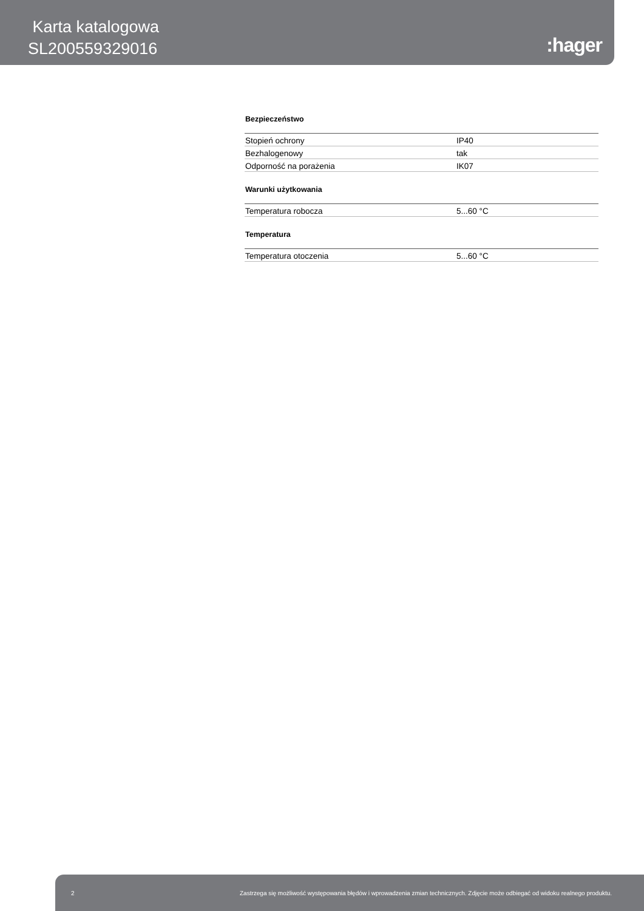Karta katalogowa
SL200559329016
:hager
Bezpieczeństwo
| Stopień ochrony | IP40 |
| Bezhalogenowy | tak |
| Odporność na porażenia | IK07 |
Warunki użytkowania
| Temperatura robocza | 5...60 °C |
Temperatura
| Temperatura otoczenia | 5...60 °C |
2 Zastrzega się możliwość występowania błędów i wprowadzenia zmian technicznych. Zdjęcie może odbiegać od widoku realnego produktu.